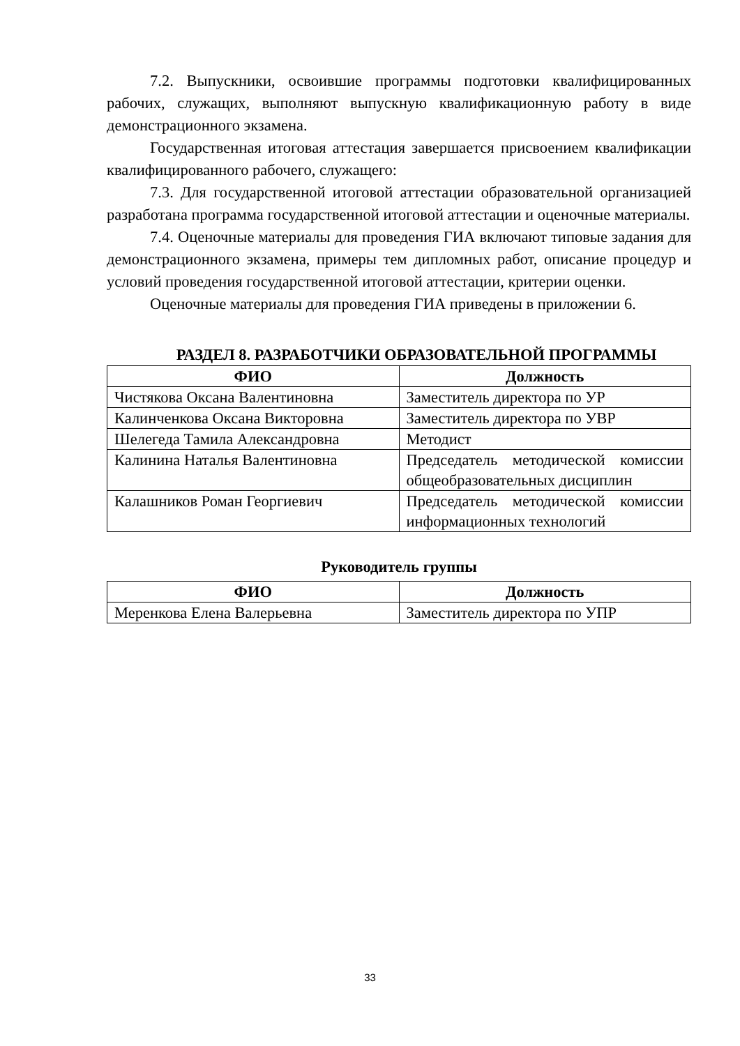7.2. Выпускники, освоившие программы подготовки квалифицированных рабочих, служащих, выполняют выпускную квалификационную работу в виде демонстрационного экзамена.
Государственная итоговая аттестация завершается присвоением квалификации квалифицированного рабочего, служащего:
7.3. Для государственной итоговой аттестации образовательной организацией разработана программа государственной итоговой аттестации и оценочные материалы.
7.4. Оценочные материалы для проведения ГИА включают типовые задания для демонстрационного экзамена, примеры тем дипломных работ, описание процедур и условий проведения государственной итоговой аттестации, критерии оценки.
Оценочные материалы для проведения ГИА приведены в приложении 6.
РАЗДЕЛ 8. РАЗРАБОТЧИКИ ОБРАЗОВАТЕЛЬНОЙ ПРОГРАММЫ
| ФИО | Должность |
| --- | --- |
| Чистякова Оксана Валентиновна | Заместитель директора по УР |
| Калинченкова Оксана Викторовна | Заместитель директора по УВР |
| Шелегеда Тамила Александровна | Методист |
| Калинина Наталья Валентиновна | Председатель методической комиссии общеобразовательных дисциплин |
| Калашников Роман Георгиевич | Председатель методической комиссии информационных технологий |
Руководитель группы
| ФИО | Должность |
| --- | --- |
| Меренкова Елена Валерьевна | Заместитель директора по УПР |
33